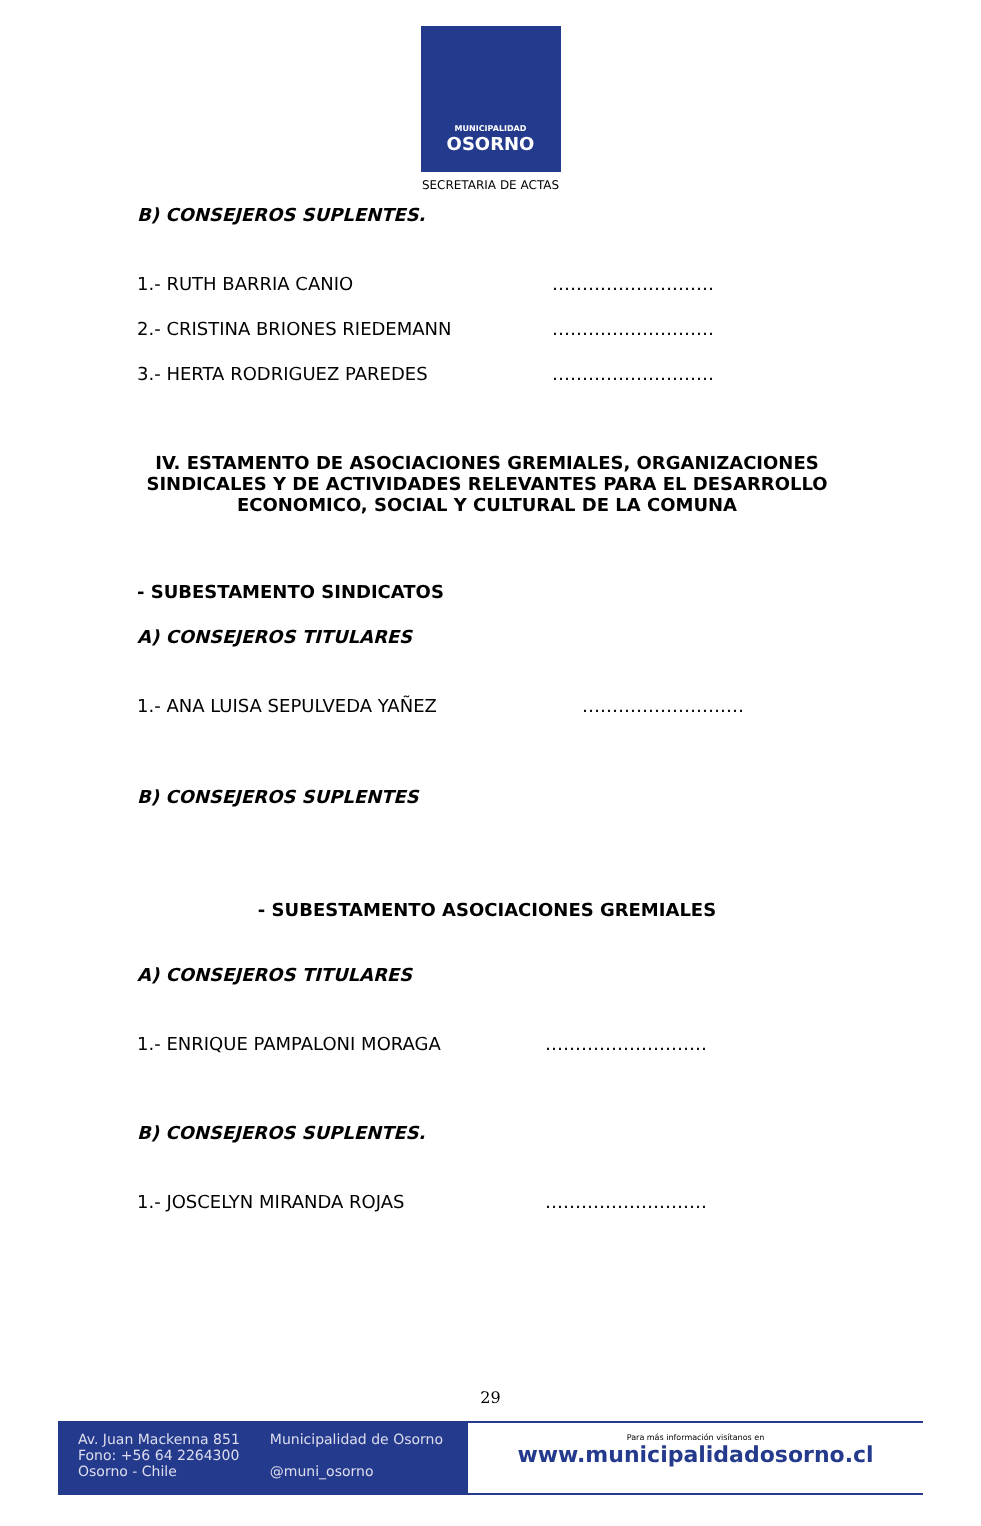MUNICIPALIDAD
OSORNO
SECRETARIA DE ACTAS
B) CONSEJEROS SUPLENTES.
1.- RUTH BARRIA CANIO ………………………
2.- CRISTINA BRIONES RIEDEMANN ………………………
3.- HERTA RODRIGUEZ PAREDES ………………………
IV. ESTAMENTO DE ASOCIACIONES GREMIALES, ORGANIZACIONES SINDICALES Y DE ACTIVIDADES RELEVANTES PARA EL DESARROLLO ECONOMICO, SOCIAL Y CULTURAL DE LA COMUNA
- SUBESTAMENTO SINDICATOS
A) CONSEJEROS TITULARES
1.- ANA LUISA SEPULVEDA YAÑEZ ………………………
B) CONSEJEROS SUPLENTES
- SUBESTAMENTO ASOCIACIONES GREMIALES
A) CONSEJEROS TITULARES
1.- ENRIQUE PAMPALONI MORAGA ………………………
B) CONSEJEROS SUPLENTES.
1.- JOSCELYN MIRANDA ROJAS ………………………
29
Av. Juan Mackenna 851
Fono: +56 64 2264300
Osorno - Chile
Municipalidad de Osorno
@muni_osorno
Para más información visítanos en
www.municipalidadosorno.cl